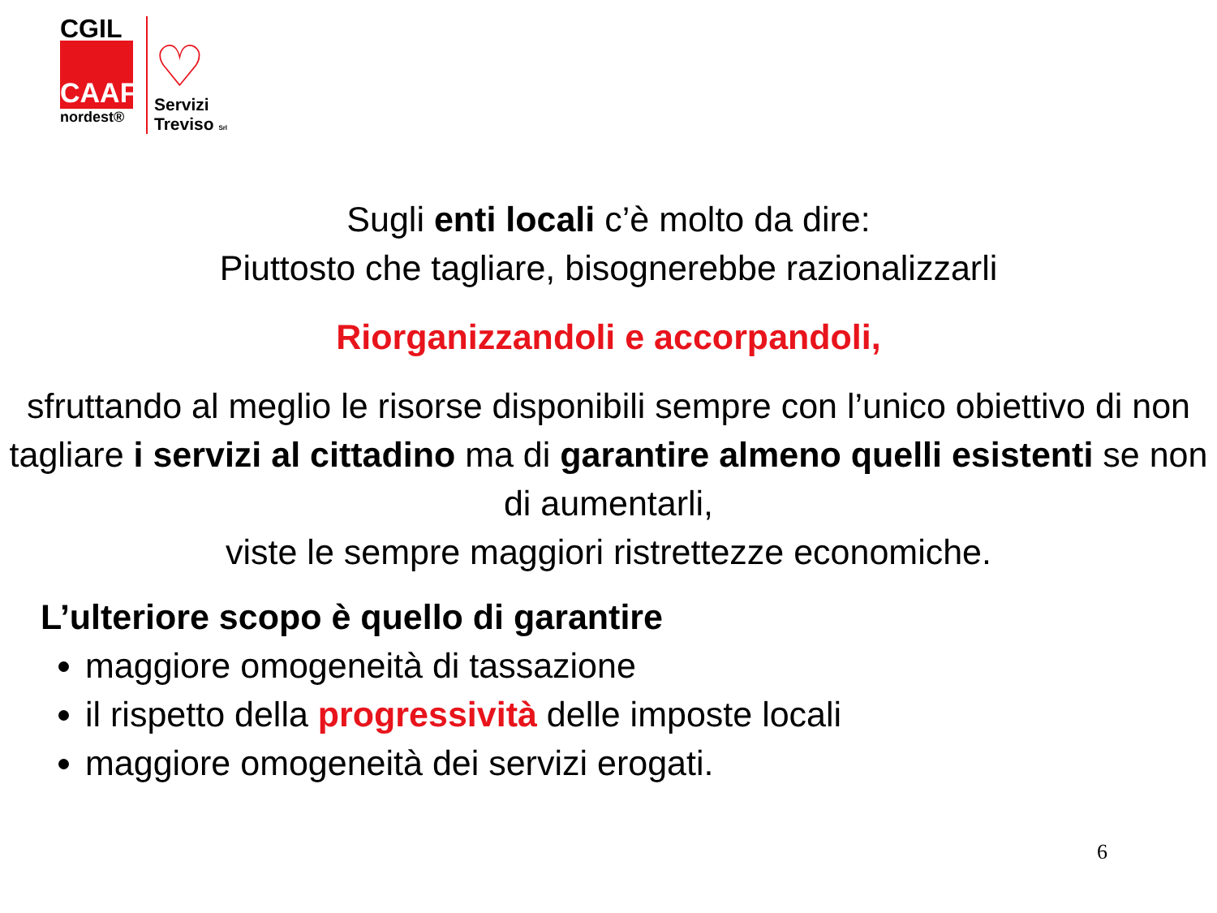CGIL
CAAF
nordest®
♡
Servizi
Treviso Srl
Sugli enti locali c’è molto da dire:
Piuttosto che tagliare, bisognerebbe razionalizzarli
Riorganizzandoli e accorpandoli,
sfruttando al meglio le risorse disponibili sempre con l’unico obiettivo di non tagliare i servizi al cittadino ma di garantire almeno quelli esistenti se non di aumentarli,
viste le sempre maggiori ristrettezze economiche.
L’ulteriore scopo è quello di garantire
maggiore omogeneità di tassazione
il rispetto della progressività delle imposte locali
maggiore omogeneità dei servizi erogati.
6